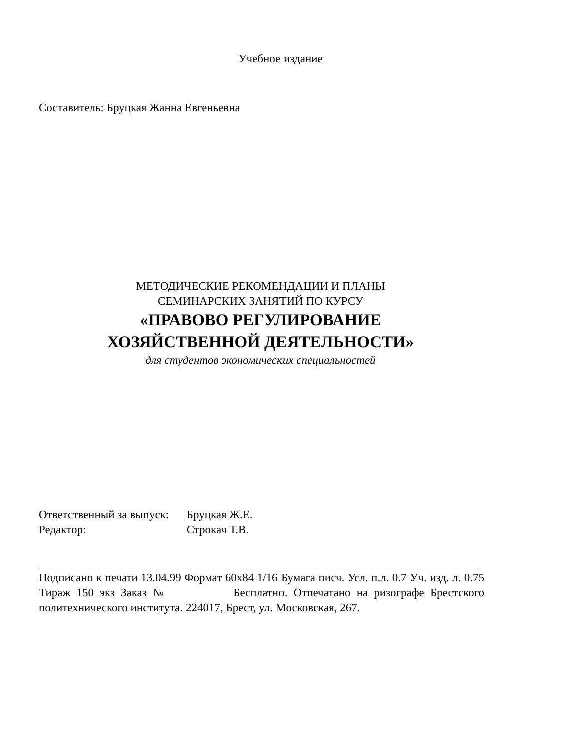Учебное издание
Составитель: Бруцкая Жанна Евгеньевна
МЕТОДИЧЕСКИЕ РЕКОМЕНДАЦИИ И ПЛАНЫ
СЕМИНАРСКИХ ЗАНЯТИЙ ПО КУРСУ
«ПРАВОВО РЕГУЛИРОВАНИЕ
ХОЗЯЙСТВЕННОЙ ДЕЯТЕЛЬНОСТИ»
для студентов экономических специальностей
Ответственный за выпуск: Бруцкая Ж.Е.
Редактор: Строкач Т.В.
Подписано к печати 13.04.99 Формат 60х84 1/16 Бумага писч. Усл. п.л. 0.7 Уч. изд. л. 0.75 Тираж 150 экз Заказ № Бесплатно. Отпечатано на ризографе Брестского политехнического института. 224017, Брест, ул. Московская, 267.